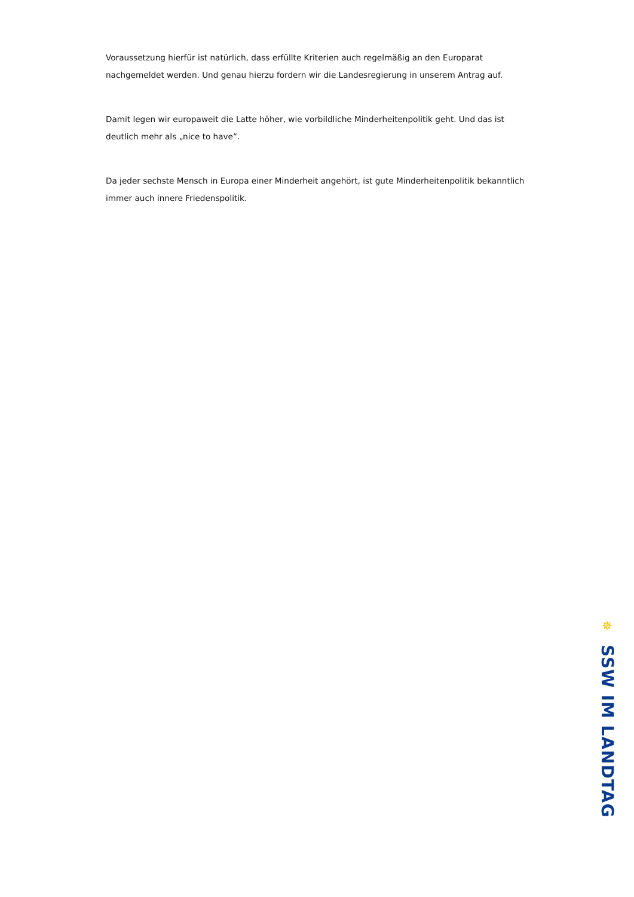Voraussetzung hierfür ist natürlich, dass erfüllte Kriterien auch regelmäßig an den Europarat nachgemeldet werden. Und genau hierzu fordern wir die Landesregierung in unserem Antrag auf.
Damit legen wir europaweit die Latte höher, wie vorbildliche Minderheitenpolitik geht. Und das ist deutlich mehr als „nice to have“.
Da jeder sechste Mensch in Europa einer Minderheit angehört, ist gute Minderheitenpolitik bekanntlich immer auch innere Friedenspolitik.
✵
SSW IM LANDTAG